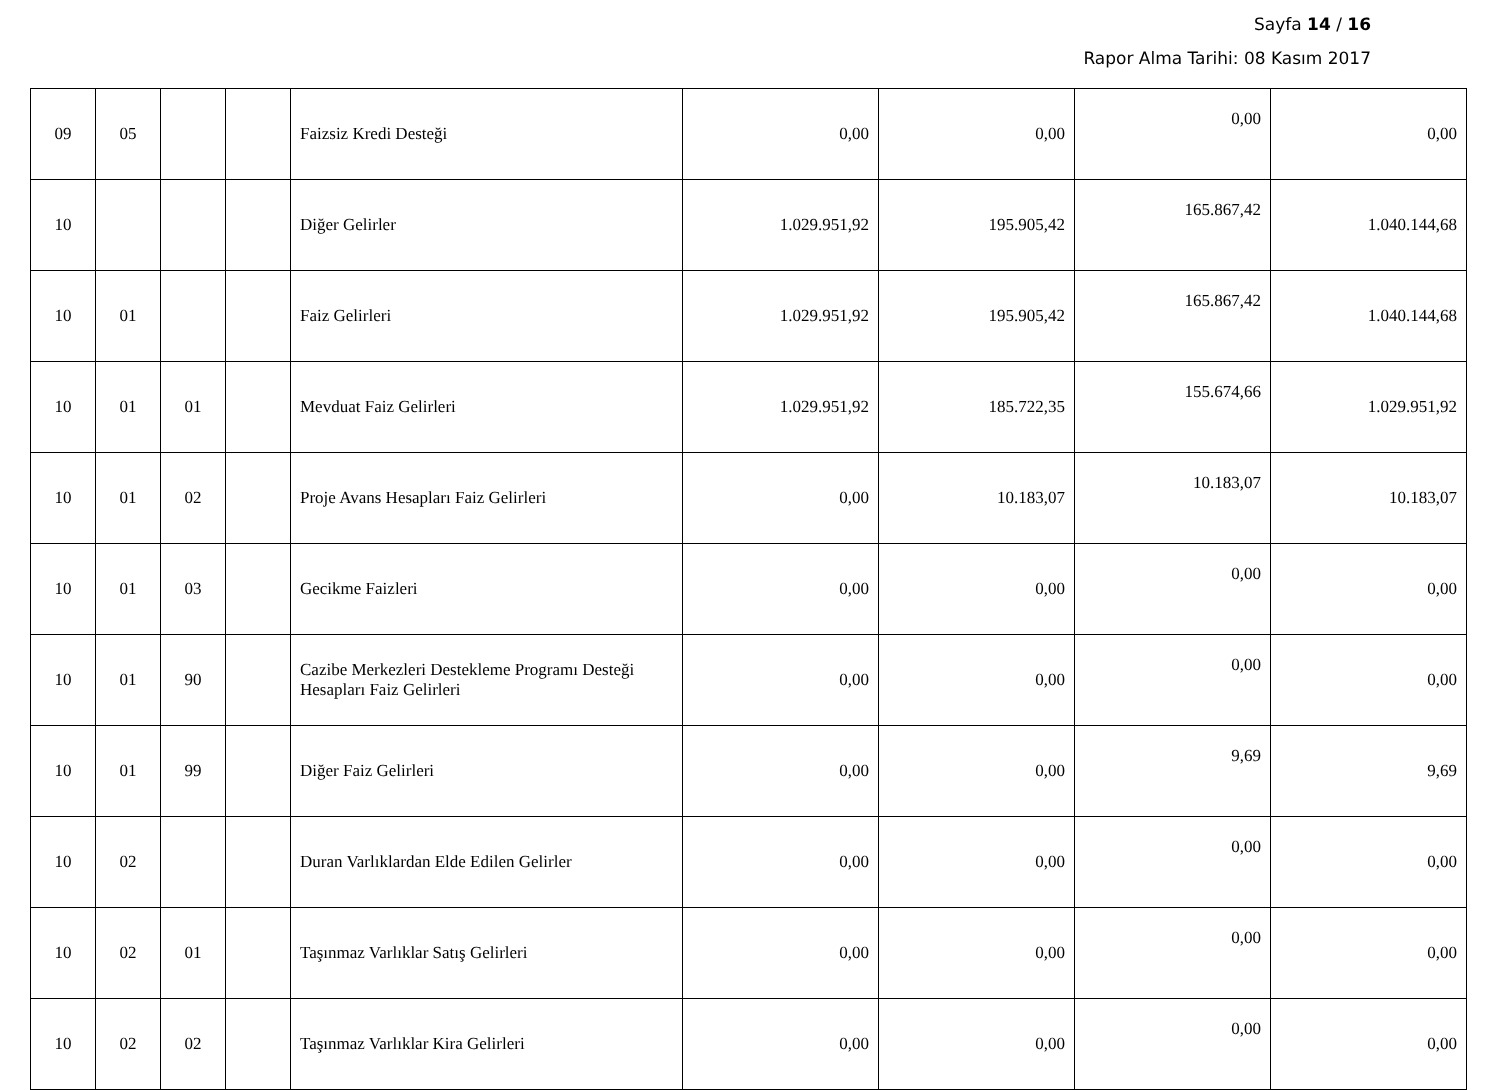Sayfa 14 / 16
Rapor Alma Tarihi: 08 Kasım 2017
| 09 | 05 | | | Faizsiz Kredi Desteği | 0,00 | 0,00 | 0,00 | 0,00 |
| 10 | | | | Diğer Gelirler | 1.029.951,92 | 195.905,42 | 165.867,42 | 1.040.144,68 |
| 10 | 01 | | | Faiz Gelirleri | 1.029.951,92 | 195.905,42 | 165.867,42 | 1.040.144,68 |
| 10 | 01 | 01 | | Mevduat Faiz Gelirleri | 1.029.951,92 | 185.722,35 | 155.674,66 | 1.029.951,92 |
| 10 | 01 | 02 | | Proje Avans Hesapları Faiz Gelirleri | 0,00 | 10.183,07 | 10.183,07 | 10.183,07 |
| 10 | 01 | 03 | | Gecikme Faizleri | 0,00 | 0,00 | 0,00 | 0,00 |
| 10 | 01 | 90 | | Cazibe Merkezleri Destekleme Programı Desteği Hesapları Faiz Gelirleri | 0,00 | 0,00 | 0,00 | 0,00 |
| 10 | 01 | 99 | | Diğer Faiz Gelirleri | 0,00 | 0,00 | 9,69 | 9,69 |
| 10 | 02 | | | Duran Varlıklardan Elde Edilen Gelirler | 0,00 | 0,00 | 0,00 | 0,00 |
| 10 | 02 | 01 | | Taşınmaz Varlıklar Satış Gelirleri | 0,00 | 0,00 | 0,00 | 0,00 |
| 10 | 02 | 02 | | Taşınmaz Varlıklar Kira Gelirleri | 0,00 | 0,00 | 0,00 | 0,00 |